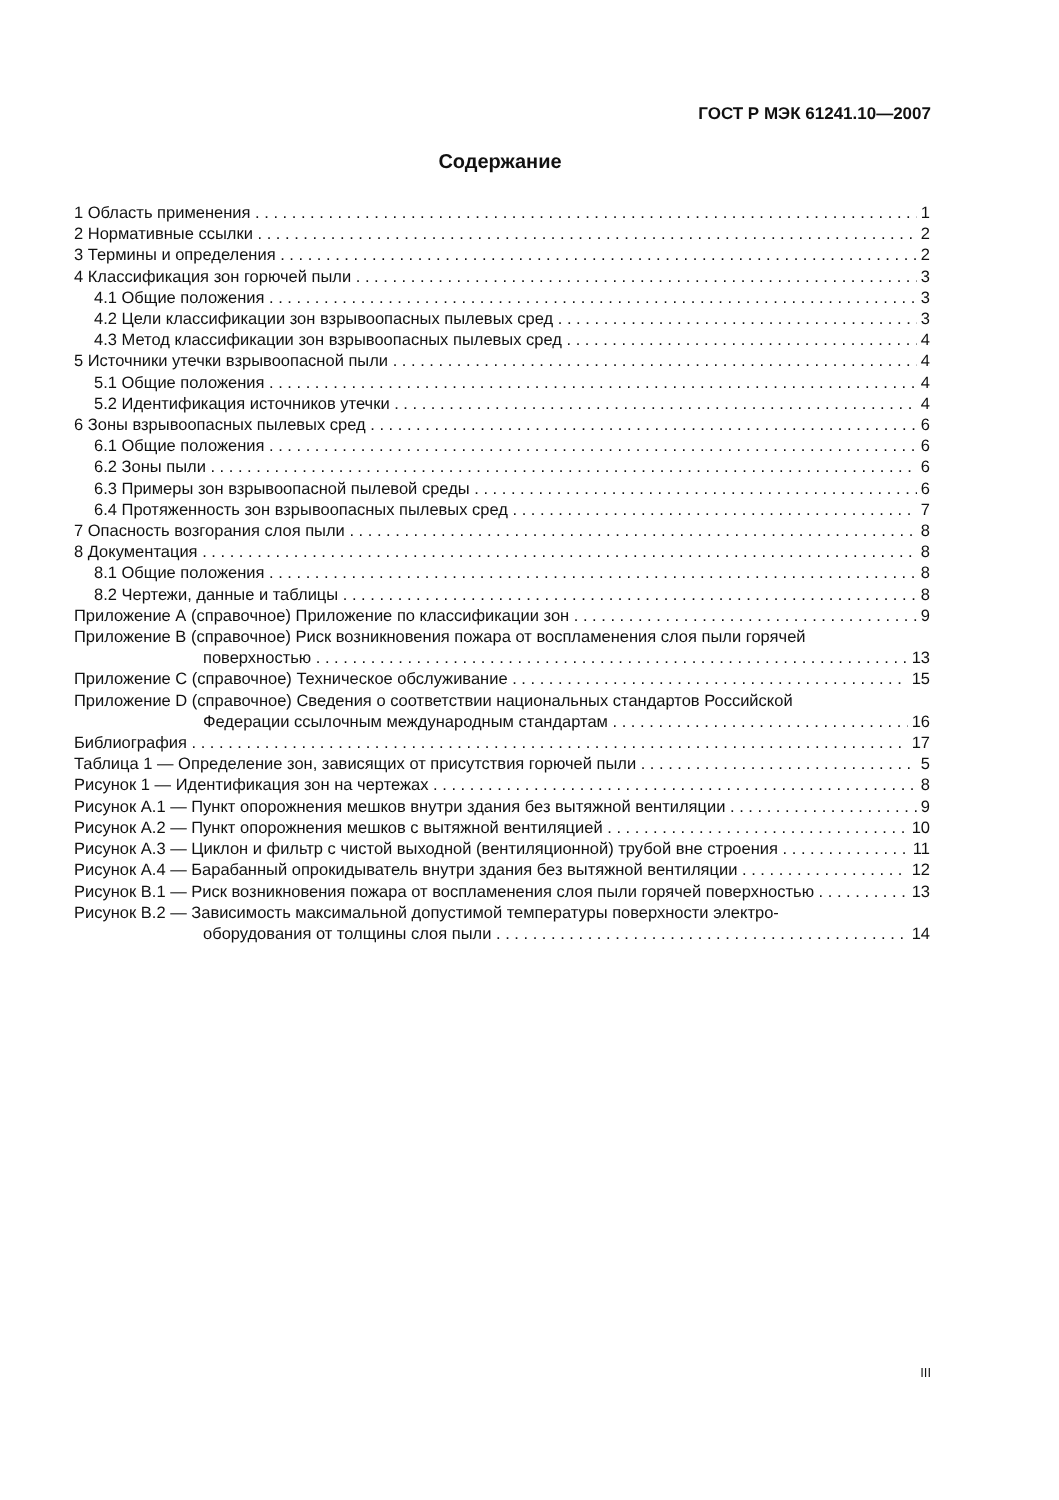ГОСТ Р МЭК 61241.10—2007
Содержание
1 Область применения 1
2 Нормативные ссылки 2
3 Термины и определения 2
4 Классификация зон горючей пыли 3
4.1 Общие положения 3
4.2 Цели классификации зон взрывоопасных пылевых сред 3
4.3 Метод классификации зон взрывоопасных пылевых сред 4
5 Источники утечки взрывоопасной пыли 4
5.1 Общие положения 4
5.2 Идентификация источников утечки 4
6 Зоны взрывоопасных пылевых сред 6
6.1 Общие положения 6
6.2 Зоны пыли 6
6.3 Примеры зон взрывоопасной пылевой среды 6
6.4 Протяженность зон взрывоопасных пылевых сред 7
7 Опасность возгорания слоя пыли 8
8 Документация 8
8.1 Общие положения 8
8.2 Чертежи, данные и таблицы 8
Приложение А (справочное) Приложение по классификации зон 9
Приложение В (справочное) Риск возникновения пожара от воспламенения слоя пыли горячей
поверхностью 13
Приложение С (справочное) Техническое обслуживание 15
Приложение D (справочное) Сведения о соответствии национальных стандартов Российской
Федерации ссылочным международным стандартам 16
Библиография 17
Таблица 1 — Определение зон, зависящих от присутствия горючей пыли 5
Рисунок 1 — Идентификация зон на чертежах 8
Рисунок А.1 — Пункт опорожнения мешков внутри здания без вытяжной вентиляции 9
Рисунок А.2 — Пункт опорожнения мешков с вытяжной вентиляцией 10
Рисунок А.3 — Циклон и фильтр с чистой выходной (вентиляционной) трубой вне строения 11
Рисунок А.4 — Барабанный опрокидыватель внутри здания без вытяжной вентиляции 12
Рисунок В.1 — Риск возникновения пожара от воспламенения слоя пыли горячей поверхностью 13
Рисунок В.2 — Зависимость максимальной допустимой температуры поверхности электро-
оборудования от толщины слоя пыли 14
III